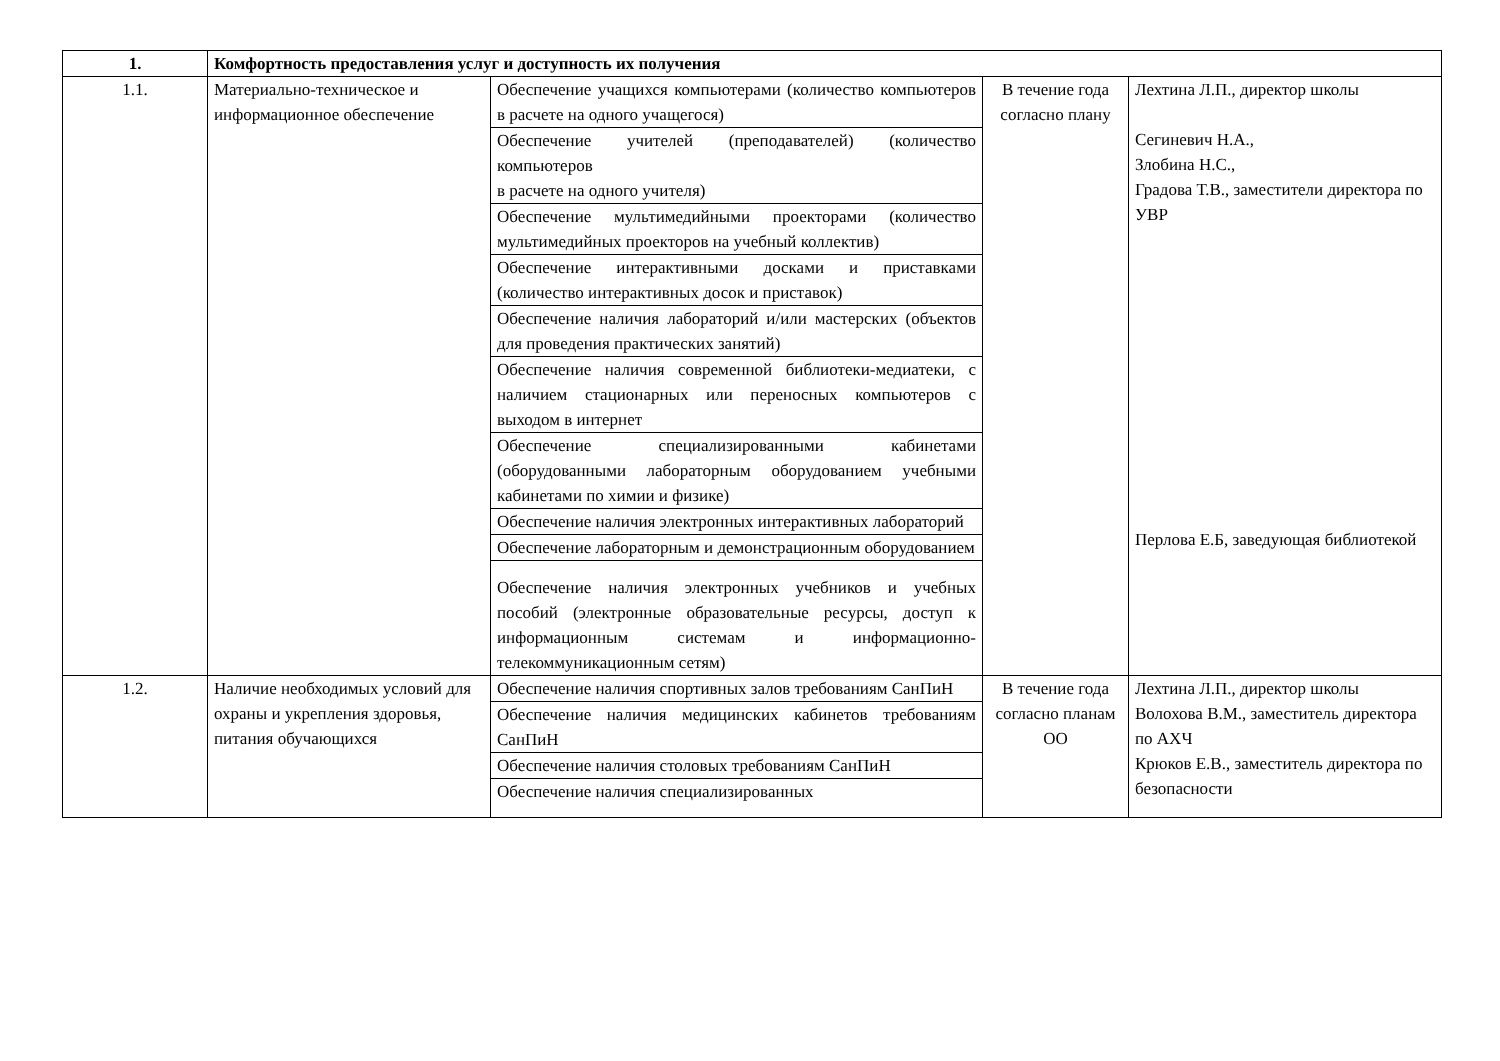| 1. | Комфортность предоставления услуг и доступность их получения | | | |
| --- | --- | --- | --- | --- |
| 1.1. | Материально-техническое и информационное обеспечение | Обеспечение учащихся компьютерами (количество компьютеров в расчете на одного учащегося) | В течение года согласно плану | Лехтина Л.П., директор школы Сегиневич Н.А., Злобина Н.С., Градова Т.В., заместители директора по УВР Перлова Е.Б, заведующая библиотекой |
| | | Обеспечение учителей (преподавателей) (количество компьютеров в расчете на одного учителя) | | |
| | | Обеспечение мультимедийными проекторами (количество мультимедийных проекторов на учебный коллектив) | | |
| | | Обеспечение интерактивными досками и приставками (количество интерактивных досок и приставок) | | |
| | | Обеспечение наличия лабораторий и/или мастерских (объектов для проведения практических занятий) | | |
| | | Обеспечение наличия современной библиотеки-медиатеки, с наличием стационарных или переносных компьютеров с выходом в интернет | | |
| | | Обеспечение специализированными кабинетами (оборудованными лабораторным оборудованием учебными кабинетами по химии и физике) | | |
| | | Обеспечение наличия электронных интерактивных лабораторий | | |
| | | Обеспечение лабораторным и демонстрационным оборудованием | | |
| | | Обеспечение наличия электронных учебников и учебных пособий (электронные образовательные ресурсы, доступ к информационным системам и информационно-телекоммуникационным сетям) | | |
| 1.2. | Наличие необходимых условий для охраны и укрепления здоровья, питания обучающихся | Обеспечение наличия спортивных залов требованиям СанПиН | В течение года согласно планам ОО | Лехтина Л.П., директор школы Волохова В.М., заместитель директора по АХЧ Крюков Е.В., заместитель директора по безопасности |
| | | Обеспечение наличия медицинских кабинетов требованиям СанПиН | | |
| | | Обеспечение наличия столовых требованиям СанПиН | | |
| | | Обеспечение наличия специализированных | | |